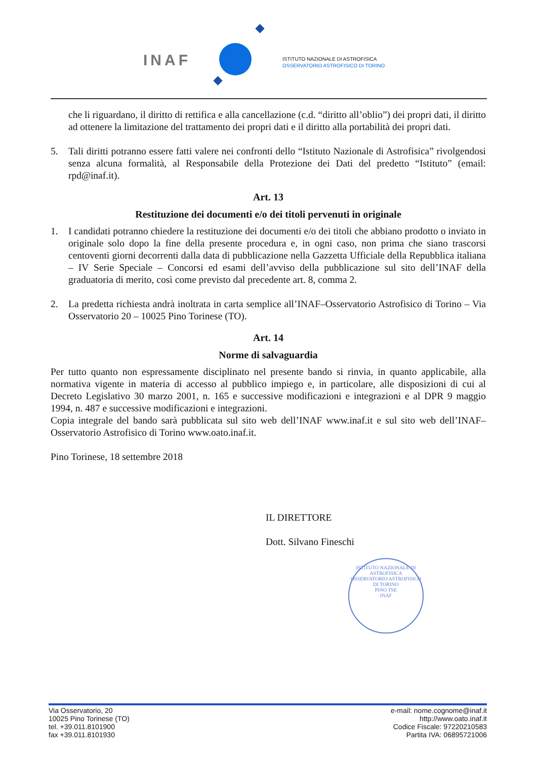INAF
ISTITUTO NAZIONALE DI ASTROFISICA
OSSERVATORIO ASTROFISICO DI TORINO
che li riguardano, il diritto di rettifica e alla cancellazione (c.d. “diritto all’oblio”) dei propri dati, il diritto ad ottenere la limitazione del trattamento dei propri dati e il diritto alla portabilità dei propri dati.
5. Tali diritti potranno essere fatti valere nei confronti dello “Istituto Nazionale di Astrofisica” rivolgendosi senza alcuna formalità, al Responsabile della Protezione dei Dati del predetto “Istituto” (email: rpd@inaf.it).
Art. 13
Restituzione dei documenti e/o dei titoli pervenuti in originale
1. I candidati potranno chiedere la restituzione dei documenti e/o dei titoli che abbiano prodotto o inviato in originale solo dopo la fine della presente procedura e, in ogni caso, non prima che siano trascorsi centoventi giorni decorrenti dalla data di pubblicazione nella Gazzetta Ufficiale della Repubblica italiana – IV Serie Speciale – Concorsi ed esami dell’avviso della pubblicazione sul sito dell’INAF della graduatoria di merito, così come previsto dal precedente art. 8, comma 2.
2. La predetta richiesta andrà inoltrata in carta semplice all’INAF–Osservatorio Astrofisico di Torino – Via Osservatorio 20 – 10025 Pino Torinese (TO).
Art. 14
Norme di salvaguardia
Per tutto quanto non espressamente disciplinato nel presente bando si rinvia, in quanto applicabile, alla normativa vigente in materia di accesso al pubblico impiego e, in particolare, alle disposizioni di cui al Decreto Legislativo 30 marzo 2001, n. 165 e successive modificazioni e integrazioni e al DPR 9 maggio 1994, n. 487 e successive modificazioni e integrazioni.
Copia integrale del bando sarà pubblicata sul sito web dell’INAF www.inaf.it e sul sito web dell’INAF–Osservatorio Astrofisico di Torino www.oato.inaf.it.
Pino Torinese, 18 settembre 2018
IL DIRETTORE
Dott. Silvano Fineschi
ISTITUTO NAZIONALE DI ASTROFISICA
OSSERVATORIO ASTROFISICO DI TORINO
PINO TSE
INAF
Via Osservatorio, 20
10025 Pino Torinese (TO)
tel. +39.011.8101900
fax +39.011.8101930
e-mail: nome.cognome@inaf.it
http://www.oato.inaf.it
Codice Fiscale: 97220210583
Partita IVA: 06895721006